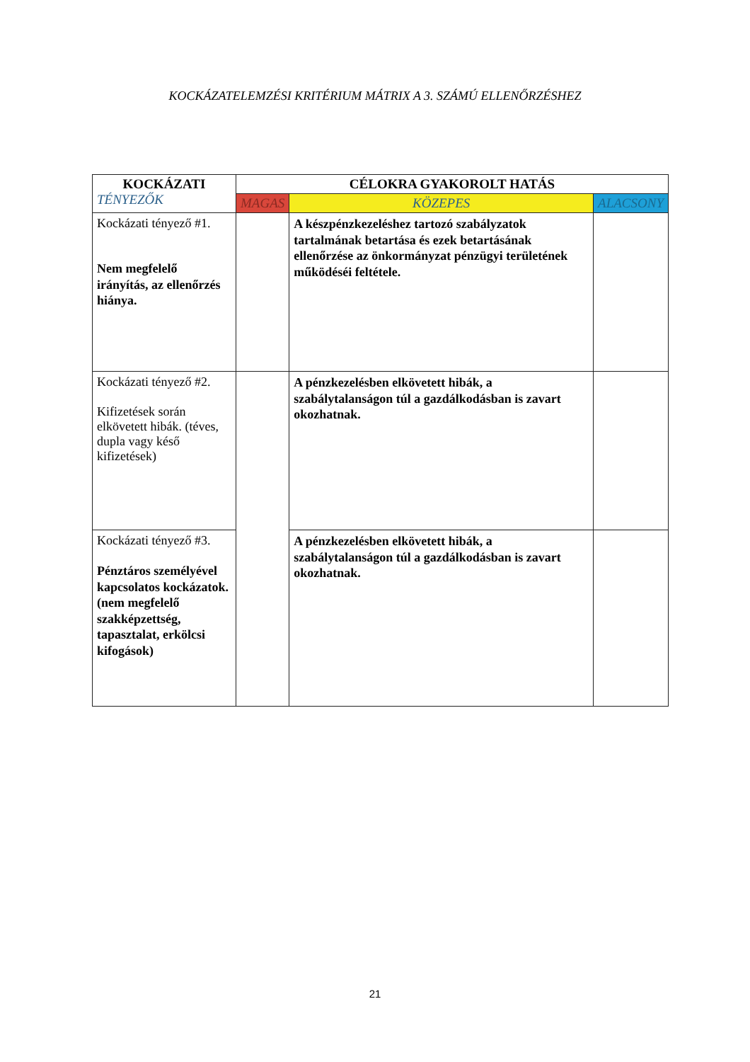KOCKÁZATELEMZÉSI KRITÉRIUM MÁTRIX A 3. SZÁMÚ ELLENŐRZÉSHEZ
| KOCKÁZATI TÉNYEZŐK | CÉLOKRA GYAKOROLT HATÁS | | |
| --- | --- | --- | --- |
| | MAGAS | KÖZEPES | ALACSONY |
| Kockázati tényező #1. Nem megfelelő irányítás, az ellenőrzés hiánya. | | A készpénzkezeléshez tartozó szabályzatok tartalmának betartása és ezek betartásának ellenőrzése az önkormányzat pénzügyi területének működéséi feltétele. | |
| Kockázati tényező #2. Kifizetések során elkövetett hibák. (téves, dupla vagy késő kifizetések) | | A pénzkezelésben elkövetett hibák, a szabálytalanságon túl a gazdálkodásban is zavart okozhatnak. | |
| Kockázati tényező #3. Pénztáros személyével kapcsolatos kockázatok. (nem megfelelő szakképzettség, tapasztalat, erkölcsi kifogások) | | A pénzkezelésben elkövetett hibák, a szabálytalanságon túl a gazdálkodásban is zavart okozhatnak. | |
21